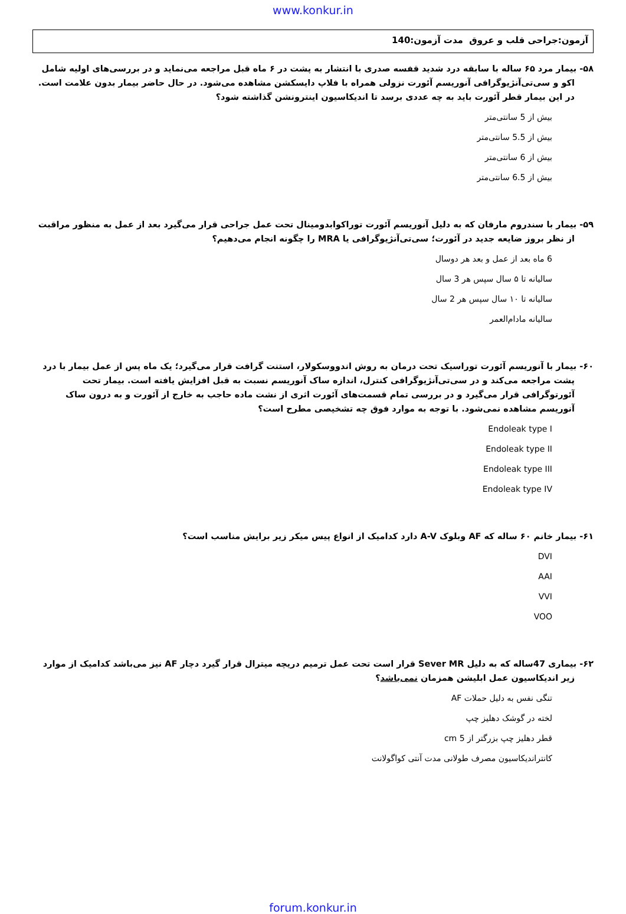www.konkur.in
آزمون:جراحی قلب و عروق مدت آزمون:140
۵۸- بیمار مرد ۶۵ ساله با سابقه درد شدید قفسه صدری با انتشار به پشت در ۶ ماه قبل مراجعه می‌نماید و در بررسی‌های اولیه شامل اکو و سی‌تی‌آنژیوگرافی آنوریسم آئورت نزولی همراه با فلاپ دایسکشن مشاهده می‌شود. در حال حاضر بیمار بدون علامت است. در این بیمار قطر آئورت باید به چه عددی برسد تا اندیکاسیون اینترونشن گذاشته شود؟
بیش از 5 سانتی‌متر
بیش از 5.5 سانتی‌متر
بیش از 6 سانتی‌متر
بیش از 6.5 سانتی‌متر
۵۹- بیمار با سندروم مارفان که به دلیل آنوریسم آئورت توراکوابدومینال تحت عمل جراحی قرار می‌گیرد بعد از عمل به منظور مراقبت از نظر بروز ضایعه جدید در آئورت؛ سی‌تی‌آنژیوگرافی یا MRA را چگونه انجام می‌دهیم؟
6 ماه بعد از عمل و بعد هر دوسال
سالیانه تا ۵ سال سپس هر 3 سال
سالیانه تا ۱۰ سال سپس هر 2 سال
سالیانه مادام‌العمر
۶۰- بیمار با آنوریسم آئورت توراسیک تحت درمان به روش اندووسکولار، استنت گرافت قرار می‌گیرد؛ یک ماه پس از عمل بیمار با درد پشت مراجعه می‌کند و در سی‌تی‌آنژیوگرافی کنترل، اندازه ساک آنوریسم نسبت به قبل افزایش یافته است. بیمار تحت آئورتوگرافی قرار می‌گیرد و در بررسی تمام قسمت‌های آئورت اثری از نشت ماده حاجب به خارج از آئورت و به درون ساک آنوریسم مشاهده نمی‌شود. با توجه به موارد فوق چه تشخیصی مطرح است؟
Endoleak type I
Endoleak type II
Endoleak type III
Endoleak type IV
۶۱- بیمار خانم ۶۰ ساله که AF وبلوک A-V دارد کدامیک از انواع پیس میکر زیر برایش مناسب است؟
DVI
AAI
VVI
VOO
۶۲- بیماری 47ساله که به دلیل Sever MR قرار است تحت عمل ترمیم دریچه میترال قرار گیرد دچار AF نیز می‌باشد کدامیک از موارد زیر اندیکاسیون عمل ابلیشن همزمان نمی‌باشد؟
تنگی نفس به دلیل حملات AF
لخته در گوشک دهلیز چپ
قطر دهلیز چپ بزرگتر از 5 cm
کانتراندیکاسیون مصرف طولانی مدت آنتی کواگولانت
forum.konkur.in